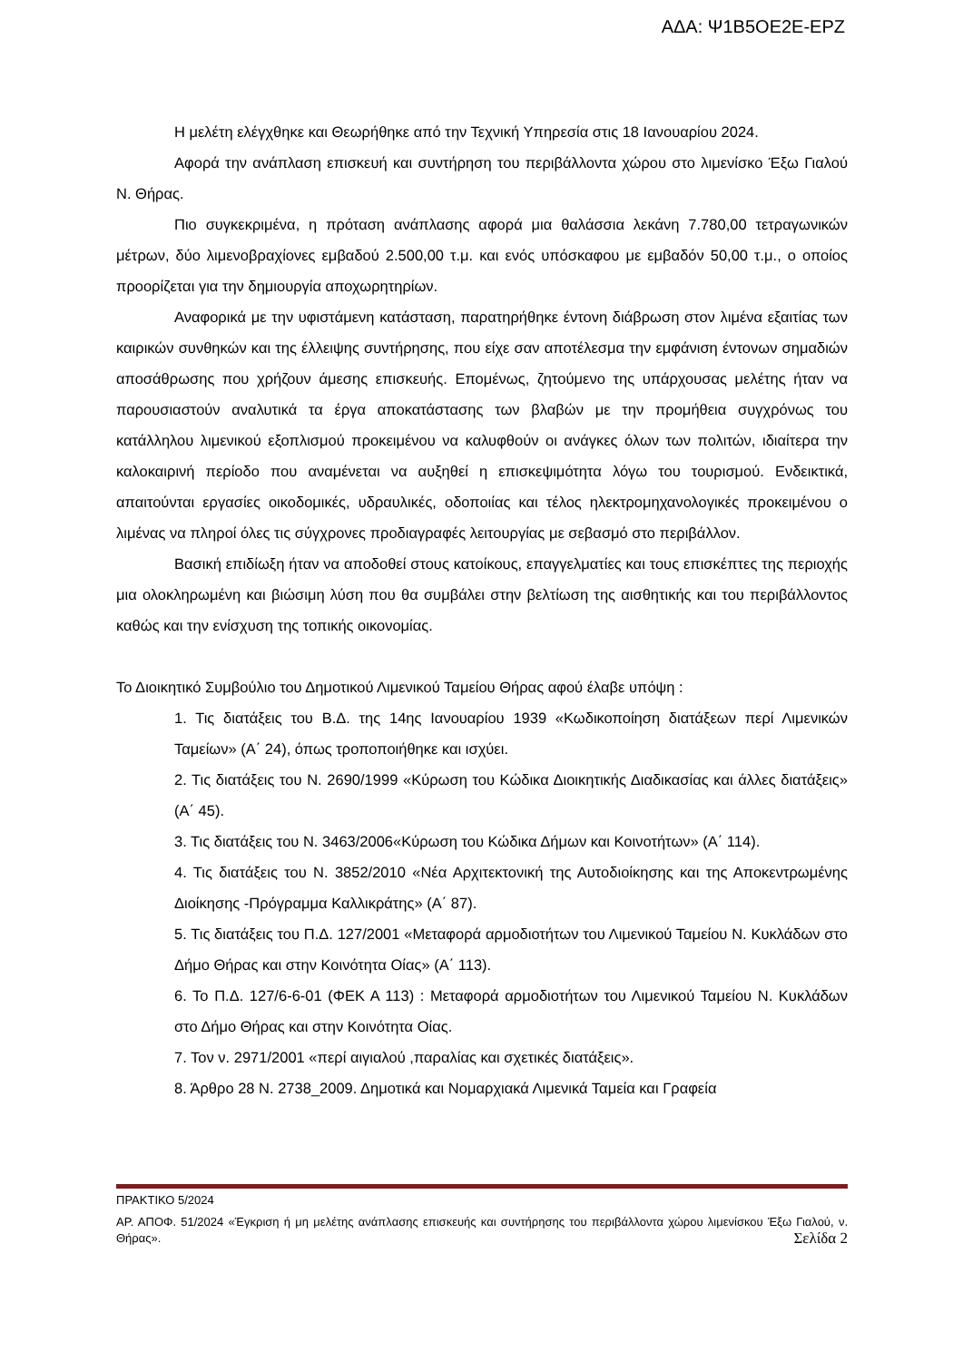ΑΔΑ: Ψ1Β5ΟΕ2Ε-ΕΡΖ
Η μελέτη ελέγχθηκε και Θεωρήθηκε από την Τεχνική Υπηρεσία στις 18 Ιανουαρίου 2024.
Αφορά την ανάπλαση επισκευή και συντήρηση του περιβάλλοντα χώρου στο λιμενίσκο Έξω Γιαλού Ν. Θήρας.
Πιο συγκεκριμένα, η πρόταση ανάπλασης αφορά μια θαλάσσια λεκάνη 7.780,00 τετραγωνικών μέτρων, δύο λιμενοβραχίονες εμβαδού 2.500,00 τ.μ. και ενός υπόσκαφου με εμβαδόν 50,00 τ.μ., ο οποίος προορίζεται για την δημιουργία αποχωρητηρίων.
Αναφορικά με την υφιστάμενη κατάσταση, παρατηρήθηκε έντονη διάβρωση στον λιμένα εξαιτίας των καιρικών συνθηκών και της έλλειψης συντήρησης, που είχε σαν αποτέλεσμα την εμφάνιση έντονων σημαδιών αποσάθρωσης που χρήζουν άμεσης επισκευής. Επομένως, ζητούμενο της υπάρχουσας μελέτης ήταν να παρουσιαστούν αναλυτικά τα έργα αποκατάστασης των βλαβών με την προμήθεια συγχρόνως του κατάλληλου λιμενικού εξοπλισμού προκειμένου να καλυφθούν οι ανάγκες όλων των πολιτών, ιδιαίτερα την καλοκαιρινή περίοδο που αναμένεται να αυξηθεί η επισκεψιμότητα λόγω του τουρισμού. Ενδεικτικά, απαιτούνται εργασίες οικοδομικές, υδραυλικές, οδοποιίας και τέλος ηλεκτρομηχανολογικές προκειμένου ο λιμένας να πληροί όλες τις σύγχρονες προδιαγραφές λειτουργίας με σεβασμό στο περιβάλλον.
Βασική επιδίωξη ήταν να αποδοθεί στους κατοίκους, επαγγελματίες και τους επισκέπτες της περιοχής μια ολοκληρωμένη και βιώσιμη λύση που θα συμβάλει στην βελτίωση της αισθητικής και του περιβάλλοντος καθώς και την ενίσχυση της τοπικής οικονομίας.
Το Διοικητικό Συμβούλιο του Δημοτικού Λιμενικού Ταμείου Θήρας αφού έλαβε υπόψη :
1. Τις διατάξεις του Β.Δ. της 14ης Ιανουαρίου 1939 «Κωδικοποίηση διατάξεων περί Λιμενικών Ταμείων» (Α΄ 24), όπως τροποποιήθηκε και ισχύει.
2. Τις διατάξεις του Ν. 2690/1999 «Κύρωση του Κώδικα Διοικητικής Διαδικασίας και άλλες διατάξεις» (Α΄ 45).
3. Τις διατάξεις του Ν. 3463/2006«Κύρωση του Κώδικα Δήμων και Κοινοτήτων» (Α΄ 114).
4. Τις διατάξεις του Ν. 3852/2010 «Νέα Αρχιτεκτονική της Αυτοδιοίκησης και της Αποκεντρωμένης Διοίκησης -Πρόγραμμα Καλλικράτης» (Α΄ 87).
5. Τις διατάξεις του Π.Δ. 127/2001 «Μεταφορά αρμοδιοτήτων του Λιμενικού Ταμείου Ν. Κυκλάδων στο Δήμο Θήρας και στην Κοινότητα Οίας» (Α΄ 113).
6. Το Π.Δ. 127/6-6-01 (ΦΕΚ Α 113) : Μεταφορά αρμοδιοτήτων του Λιμενικού Ταμείου Ν. Κυκλάδων στο Δήμο Θήρας και στην Κοινότητα Οίας.
7. Τον ν. 2971/2001 «περί αιγιαλού ,παραλίας και σχετικές διατάξεις».
8. Άρθρο 28 Ν. 2738_2009. Δημοτικά και Νομαρχιακά Λιμενικά Ταμεία και Γραφεία
ΠΡΑΚΤΙΚΟ 5/2024
ΑΡ. ΑΠΟΦ. 51/2024 «Έγκριση ή μη μελέτης ανάπλασης επισκευής και συντήρησης του περιβάλλοντα χώρου λιμενίσκου Έξω Γιαλού, ν. Θήρας». Σελίδα 2